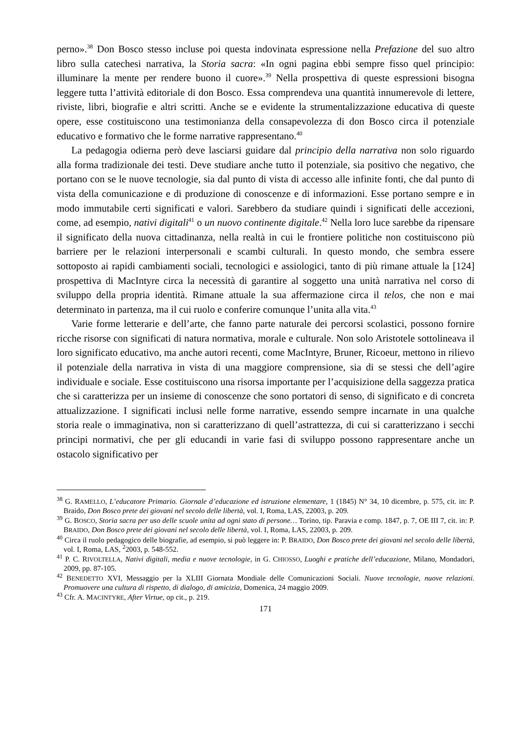perno».<sup>38</sup> Don Bosco stesso incluse poi questa indovinata espressione nella Prefazione del suo altro libro sulla catechesi narrativa, la Storia sacra: «In ogni pagina ebbi sempre fisso quel principio: illuminare la mente per rendere buono il cuore».<sup>39</sup> Nella prospettiva di queste espressioni bisogna leggere tutta l’attività editoriale di don Bosco. Essa comprendeva una quantità innumerevole di lettere, riviste, libri, biografie e altri scritti. Anche se e evidente la strumentalizzazione educativa di queste opere, esse costituiscono una testimonianza della consapevolezza di don Bosco circa il potenziale educativo e formativo che le forme narrative rappresentano.<sup>40</sup>
La pedagogia odierna però deve lasciarsi guidare dal principio della narrativa non solo riguardo alla forma tradizionale dei testi. Deve studiare anche tutto il potenziale, sia positivo che negativo, che portano con se le nuove tecnologie, sia dal punto di vista di accesso alle infinite fonti, che dal punto di vista della comunicazione e di produzione di conoscenze e di informazioni. Esse portano sempre e in modo immutabile certi significati e valori. Sarebbero da studiare quindi i significati delle accezioni, come, ad esempio, nativi digitali<sup>41</sup> o un nuovo continente digitale.<sup>42</sup> Nella loro luce sarebbe da ripensare il significato della nuova cittadinanza, nella realtà in cui le frontiere politiche non costituiscono più barriere per le relazioni interpersonali e scambi culturali. In questo mondo, che sembra essere sottoposto ai rapidi cambiamenti sociali, tecnologici e assiologici, tanto di più rimane attuale la [124] prospettiva di MacIntyre circa la necessità di garantire al soggetto una unità narrativa nel corso di sviluppo della propria identità. Rimane attuale la sua affermazione circa il telos, che non e mai determinato in partenza, ma il cui ruolo e conferire comunque l’unita alla vita.<sup>43</sup>
Varie forme letterarie e dell’arte, che fanno parte naturale dei percorsi scolastici, possono fornire ricche risorse con significati di natura normativa, morale e culturale. Non solo Aristotele sottolineava il loro significato educativo, ma anche autori recenti, come MacIntyre, Bruner, Ricoeur, mettono in rilievo il potenziale della narrativa in vista di una maggiore comprensione, sia di se stessi che dell’agire individuale e sociale. Esse costituiscono una risorsa importante per l’acquisizione della saggezza pratica che si caratterizza per un insieme di conoscenze che sono portatori di senso, di significato e di concreta attualizzazione. I significati inclusi nelle forme narrative, essendo sempre incarnate in una qualche storia reale o immaginativa, non si caratterizzano di quell’astrattezza, di cui si caratterizzano i secchi principi normativi, che per gli educandi in varie fasi di sviluppo possono rappresentare anche un ostacolo significativo per
<sup>38</sup> G. RAMELLO, L’educatore Primario. Giornale d’educazione ed istruzione elementare, 1 (1845) N° 34, 10 dicembre, p. 575, cit. in: P. Braido, Don Bosco prete dei giovani nel secolo delle libertà, vol. I, Roma, LAS, 22003, p. 209.
<sup>39</sup> G. BOSCO, Storia sacra per uso delle scuole unita ad ogni stato di persone… Torino, tip. Paravia e comp. 1847, p. 7, OE III 7, cit. in: P. BRAIDO, Don Bosco prete dei giovani nel secolo delle libertà, vol. I, Roma, LAS, 22003, p. 209.
<sup>40</sup> Circa il ruolo pedagogico delle biografie, ad esempio, si può leggere in: P. BRAIDO, Don Bosco prete dei giovani nel secolo delle libertà, vol. I, Roma, LAS, <sup>2</sup>2003, p. 548-552.
<sup>41</sup> P. C. RIVOLTELLA, Nativi digitali, media e nuove tecnologie, in G. CHIOSSO, Luoghi e pratiche dell’educazione, Milano, Mondadori, 2009, pp. 87-105.
<sup>42</sup> BENEDETTO XVI, Messaggio per la XLIII Giornata Mondiale delle Comunicazioni Sociali. Nuove tecnologie, nuove relazioni. Promuovere una cultura di rispetto, di dialogo, di amicizia, Domenica, 24 maggio 2009.
<sup>43</sup> Cfr. A. MACINTYRE, After Virtue, op cit., p. 219.
171